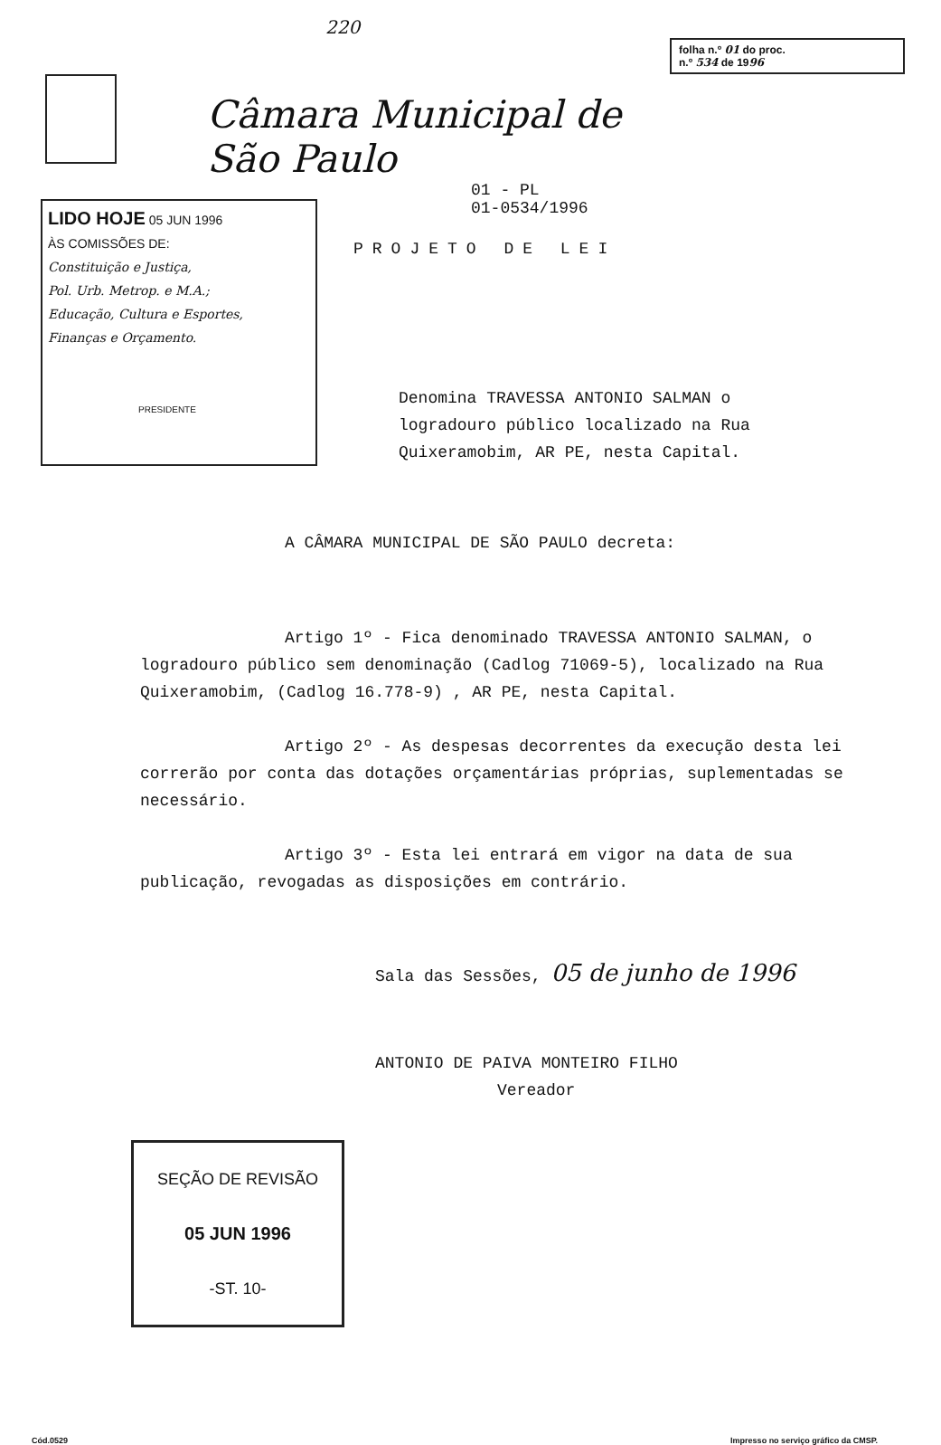220
Câmara Municipal de São Paulo
folha n.º 01 do proc.
n.º 534 de 1996
LIDO HOJE 05 JUN 1996
ÀS COMISSÕES DE:
Constituição e Justiça,
Pol. Urb. Metrop. e M.A.;
Educação, Cultura e Esportes,
Finanças e Orçamento.
PRESIDENTE
01 - PL
01-0534/1996
PROJETO DE LEI
Denomina TRAVESSA ANTONIO SALMAN o
logradouro público localizado na Rua
Quixeramobim, AR PE, nesta Capital.
A CÂMARA MUNICIPAL DE SÃO PAULO decreta:
Artigo 1º - Fica denominado TRAVESSA ANTONIO SALMAN, o logradouro público sem denominação (Cadlog 71069-5), localizado na Rua Quixeramobim, (Cadlog 16.778-9) , AR PE, nesta Capital.
Artigo 2º - As despesas decorrentes da execução desta lei correrão por conta das dotações orçamentárias próprias, suplementadas se necessário.
Artigo 3º - Esta lei entrará em vigor na data de sua publicação, revogadas as disposições em contrário.
Sala das Sessões, 05 de junho de 1996
ANTONIO DE PAIVA MONTEIRO FILHO
Vereador
SEÇÃO DE REVISÃO
05 JUN 1996
-ST. 10-
Cód.0529 Impresso no serviço gráfico da CMSP.